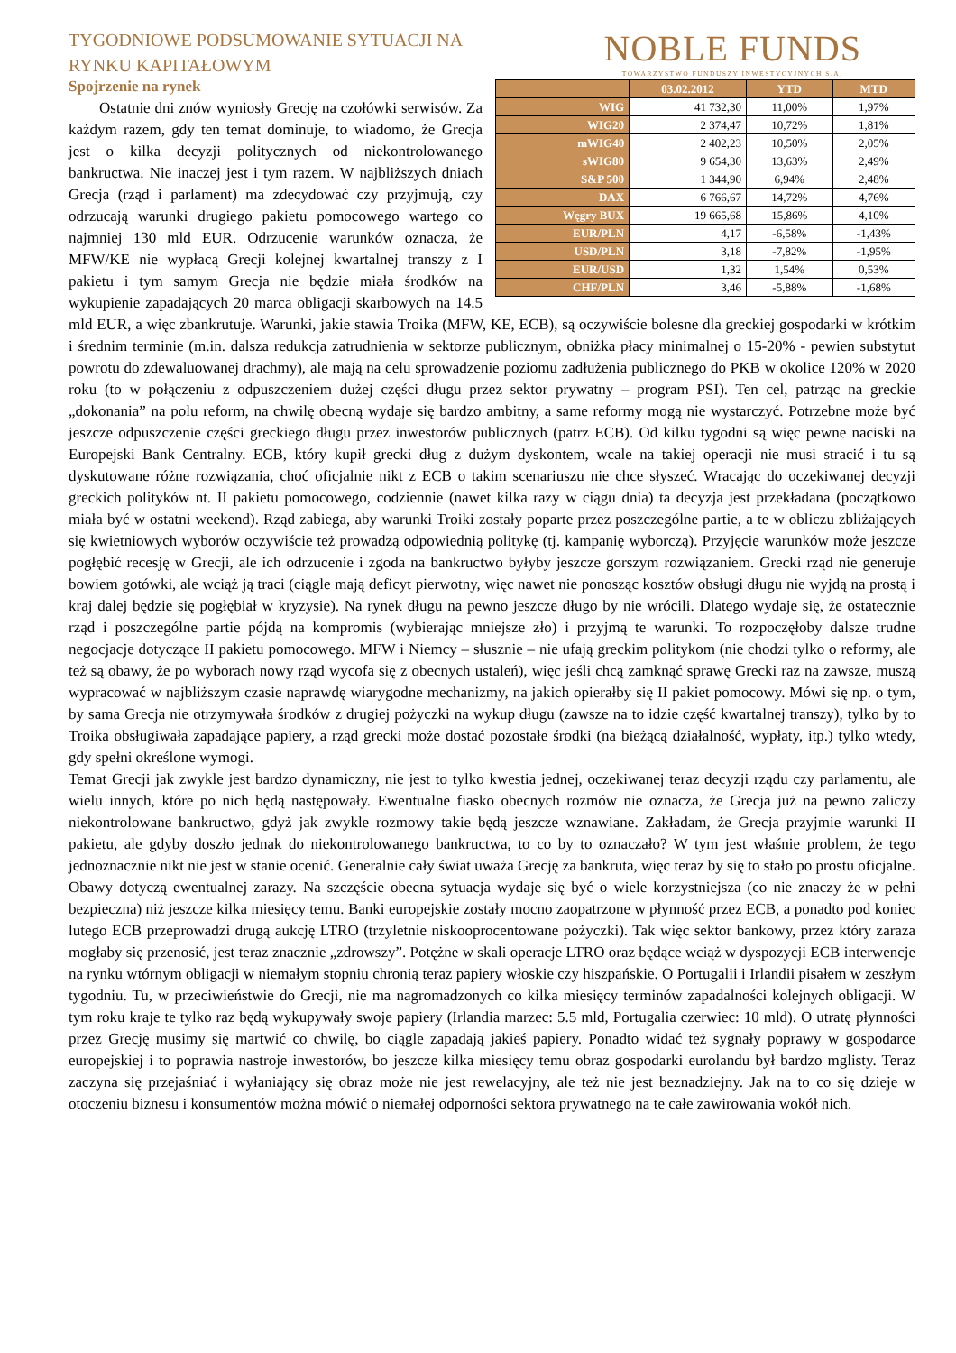TYGODNIOWE PODSUMOWANIE SYTUACJI NA
RYNKU KAPITAŁOWYM
NOBLE FUNDS
TOWARZYSTWO FUNDUSZY INWESTYCYJNYCH S.A.
Spojrzenie na rynek
| | 03.02.2012 | YTD | MTD |
| --- | --- | --- | --- |
| WIG | 41 732,30 | 11,00% | 1,97% |
| WIG20 | 2 374,47 | 10,72% | 1,81% |
| mWIG40 | 2 402,23 | 10,50% | 2,05% |
| sWIG80 | 9 654,30 | 13,63% | 2,49% |
| S&P 500 | 1 344,90 | 6,94% | 2,48% |
| DAX | 6 766,67 | 14,72% | 4,76% |
| Węgry BUX | 19 665,68 | 15,86% | 4,10% |
| EUR/PLN | 4,17 | -6,58% | -1,43% |
| USD/PLN | 3,18 | -7,82% | -1,95% |
| EUR/USD | 1,32 | 1,54% | 0,53% |
| CHF/PLN | 3,46 | -5,88% | -1,68% |
  Ostatnie dni znów wyniosły Grecję na czołówki serwisów. Za każdym razem, gdy ten temat dominuje, to wiadomo, że Grecja jest o kilka decyzji politycznych od niekontrolowanego bankructwa. Nie inaczej jest i tym razem. W najbliższych dniach Grecja (rząd i parlament) ma zdecydować czy przyjmują, czy odrzucają warunki drugiego pakietu pomocowego wartego co najmniej 130 mld EUR. Odrzucenie warunków oznacza, że MFW/KE nie wypłacą Grecji kolejnej kwartalnej transzy z I pakietu i tym samym Grecja nie będzie miała środków na wykupienie zapadających 20 marca obligacji skarbowych na 14.5 mld EUR, a więc zbankrutuje. Warunki, jakie stawia Troika (MFW, KE, ECB), są oczywiście bolesne dla greckiej gospodarki w krótkim i średnim terminie (m.in. dalsza redukcja zatrudnienia w sektorze publicznym, obniżka płacy minimalnej o 15-20% - pewien substytut powrotu do zdewaluowanej drachmy), ale mają na celu sprowadzenie poziomu zadłużenia publicznego do PKB w okolice 120% w 2020 roku (to w połączeniu z odpuszczeniem dużej części długu przez sektor prywatny – program PSI). Ten cel, patrząc na greckie „dokonania” na polu reform, na chwilę obecną wydaje się bardzo ambitny, a same reformy mogą nie wystarczyć. Potrzebne może być jeszcze odpuszczenie części greckiego długu przez inwestorów publicznych (patrz ECB). Od kilku tygodni są więc pewne naciski na Europejski Bank Centralny. ECB, który kupił grecki dług z dużym dyskontem, wcale na takiej operacji nie musi stracić i tu są dyskutowane różne rozwiązania, choć oficjalnie nikt z ECB o takim scenariuszu nie chce słyszeć. Wracając do oczekiwanej decyzji greckich polityków nt. II pakietu pomocowego, codziennie (nawet kilka razy w ciągu dnia) ta decyzja jest przekładana (początkowo miała być w ostatni weekend). Rząd zabiega, aby warunki Troiki zostały poparte przez poszczególne partie, a te w obliczu zbliżających się kwietniowych wyborów oczywiście też prowadzą odpowiednią politykę (tj. kampanię wyborczą). Przyjęcie warunków może jeszcze pogłębić recesję w Grecji, ale ich odrzucenie i zgoda na bankructwo byłyby jeszcze gorszym rozwiązaniem. Grecki rząd nie generuje bowiem gotówki, ale wciąż ją traci (ciągle mają deficyt pierwotny, więc nawet nie ponosząc kosztów obsługi długu nie wyjdą na prostą i kraj dalej będzie się pogłębiał w kryzysie). Na rynek długu na pewno jeszcze długo by nie wrócili. Dlatego wydaje się, że ostatecznie rząd i poszczególne partie pójdą na kompromis (wybierając mniejsze zło) i przyjmą te warunki. To rozpoczęłoby dalsze trudne negocjacje dotyczące II pakietu pomocowego. MFW i Niemcy – słusznie – nie ufają greckim politykom (nie chodzi tylko o reformy, ale też są obawy, że po wyborach nowy rząd wycofa się z obecnych ustaleń), więc jeśli chcą zamknąć sprawę Grecki raz na zawsze, muszą wypracować w najbliższym czasie naprawdę wiarygodne mechanizmy, na jakich opierałby się II pakiet pomocowy. Mówi się np. o tym, by sama Grecja nie otrzymywała środków z drugiej pożyczki na wykup długu (zawsze na to idzie część kwartalnej transzy), tylko by to Troika obsługiwała zapadające papiery, a rząd grecki może dostać pozostałe środki (na bieżącą działalność, wypłaty, itp.) tylko wtedy, gdy spełni określone wymogi.
Temat Grecji jak zwykle jest bardzo dynamiczny, nie jest to tylko kwestia jednej, oczekiwanej teraz decyzji rządu czy parlamentu, ale wielu innych, które po nich będą następowały. Ewentualne fiasko obecnych rozmów nie oznacza, że Grecja już na pewno zaliczy niekontrolowane bankructwo, gdyż jak zwykle rozmowy takie będą jeszcze wznawiane. Zakładam, że Grecja przyjmie warunki II pakietu, ale gdyby doszło jednak do niekontrolowanego bankructwa, to co by to oznaczało? W tym jest właśnie problem, że tego jednoznacznie nikt nie jest w stanie ocenić. Generalnie cały świat uważa Grecję za bankruta, więc teraz by się to stało po prostu oficjalne. Obawy dotyczą ewentualnej zarazy. Na szczęście obecna sytuacja wydaje się być o wiele korzystniejsza (co nie znaczy że w pełni bezpieczna) niż jeszcze kilka miesięcy temu. Banki europejskie zostały mocno zaopatrzone w płynność przez ECB, a ponadto pod koniec lutego ECB przeprowadzi drugą aukcję LTRO (trzyletnie niskooprocentowane pożyczki). Tak więc sektor bankowy, przez który zaraza mogłaby się przenosić, jest teraz znacznie „zdrowszy”. Potężne w skali operacje LTRO oraz będące wciąż w dyspozycji ECB interwencje na rynku wtórnym obligacji w niemałym stopniu chronią teraz papiery włoskie czy hiszpańskie. O Portugalii i Irlandii pisałem w zeszłym tygodniu. Tu, w przeciwieństwie do Grecji, nie ma nagromadzonych co kilka miesięcy terminów zapadalności kolejnych obligacji. W tym roku kraje te tylko raz będą wykupywały swoje papiery (Irlandia marzec: 5.5 mld, Portugalia czerwiec: 10 mld). O utratę płynności przez Grecję musimy się martwić co chwilę, bo ciągle zapadają jakieś papiery. Ponadto widać też sygnały poprawy w gospodarce europejskiej i to poprawia nastroje inwestorów, bo jeszcze kilka miesięcy temu obraz gospodarki eurolandu był bardzo mglisty. Teraz zaczyna się przejaśniać i wyłaniający się obraz może nie jest rewelacyjny, ale też nie jest beznadziejny. Jak na to co się dzieje w otoczeniu biznesu i konsumentów można mówić o niemałej odporności sektora prywatnego na te całe zawirowania wokół nich.